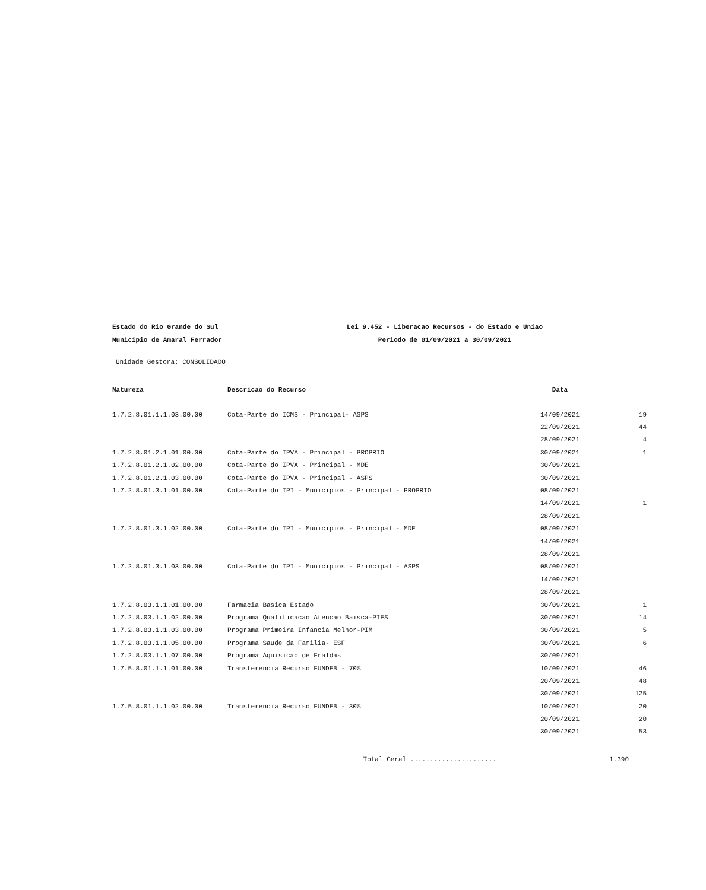Estado do Rio Grande do Sul Lei 9.452 - Liberacao Recursos - do Estado e Uniao
Municipio de Amaral Ferrador Periodo de 01/09/2021 a 30/09/2021
Unidade Gestora: CONSOLIDADO
| Natureza | Descricao do Recurso | Data | |
| --- | --- | --- | --- |
| 1.7.2.8.01.1.1.03.00.00 | Cota-Parte do ICMS - Principal- ASPS | 14/09/2021 | 19 |
| | | 22/09/2021 | 44 |
| | | 28/09/2021 | 4 |
| 1.7.2.8.01.2.1.01.00.00 | Cota-Parte do IPVA - Principal - PROPRIO | 30/09/2021 | 1 |
| 1.7.2.8.01.2.1.02.00.00 | Cota-Parte do IPVA - Principal - MDE | 30/09/2021 | |
| 1.7.2.8.01.2.1.03.00.00 | Cota-Parte do IPVA - Principal - ASPS | 30/09/2021 | |
| 1.7.2.8.01.3.1.01.00.00 | Cota-Parte do IPI - Municipios - Principal - PROPRIO | 08/09/2021 | |
| | | 14/09/2021 | 1 |
| | | 28/09/2021 | |
| 1.7.2.8.01.3.1.02.00.00 | Cota-Parte do IPI - Municipios - Principal - MDE | 08/09/2021 | |
| | | 14/09/2021 | |
| | | 28/09/2021 | |
| 1.7.2.8.01.3.1.03.00.00 | Cota-Parte do IPI - Municipios - Principal - ASPS | 08/09/2021 | |
| | | 14/09/2021 | |
| | | 28/09/2021 | |
| 1.7.2.8.03.1.1.01.00.00 | Farmacia Basica Estado | 30/09/2021 | 1 |
| 1.7.2.8.03.1.1.02.00.00 | Programa Qualificacao Atencao Baisca-PIES | 30/09/2021 | 14 |
| 1.7.2.8.03.1.1.03.00.00 | Programa Primeira Infancia Melhor-PIM | 30/09/2021 | 5 |
| 1.7.2.8.03.1.1.05.00.00 | Programa Saude da Familia- ESF | 30/09/2021 | 6 |
| 1.7.2.8.03.1.1.07.00.00 | Programa Aquisicao de Fraldas | 30/09/2021 | |
| 1.7.5.8.01.1.1.01.00.00 | Transferencia Recurso FUNDEB - 70% | 10/09/2021 | 46 |
| | | 20/09/2021 | 48 |
| | | 30/09/2021 | 125 |
| 1.7.5.8.01.1.1.02.00.00 | Transferencia Recurso FUNDEB - 30% | 10/09/2021 | 20 |
| | | 20/09/2021 | 20 |
| | | 30/09/2021 | 53 |
Total Geral ...................... 1.390